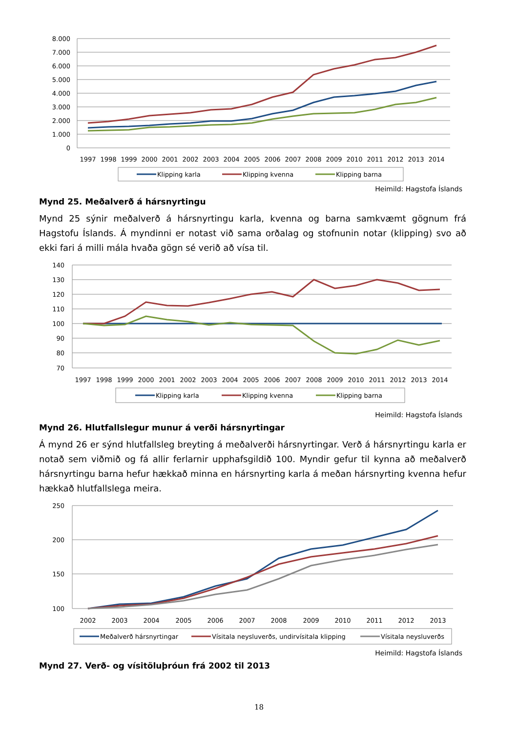8.000
7.000
6.000
5.000
4.000
3.000
2.000
1.000
0
1997
1998
1999
2000
2001
2002
2003
2004
2005
2006
2007
2008
2009
2010
2011
2012
2013
2014
Klipping karla
Klipping kvenna
Klipping barna
Heimild: Hagstofa Íslands
Mynd 25. Meðalverð á hársnyrtingu
Mynd 25 sýnir meðalverð á hársnyrtingu karla, kvenna og barna samkvæmt gögnum frá Hagstofu Íslands. Á myndinni er notast við sama orðalag og stofnunin notar (klipping) svo að ekki fari á milli mála hvaða gögn sé verið að vísa til.
140
130
120
110
100
90
80
70
1997
1998
1999
2000
2001
2002
2003
2004
2005
2006
2007
2008
2009
2010
2011
2012
2013
2014
Klipping karla
Klipping kvenna
Klipping barna
Heimild: Hagstofa Íslands
Mynd 26. Hlutfallslegur munur á verði hársnyrtingar
Á mynd 26 er sýnd hlutfallsleg breyting á meðalverði hársnyrtingar. Verð á hársnyrtingu karla er notað sem viðmið og fá allir ferlarnir upphafsgildið 100. Myndir gefur til kynna að meðalverð hársnyrtingu barna hefur hækkað minna en hársnyrting karla á meðan hársnyrting kvenna hefur hækkað hlutfallslega meira.
250
200
150
100
2002
2003
2004
2005
2006
2007
2008
2009
2010
2011
2012
2013
Meðalverð hársnyrtingar
Vísitala neysluverðs, undirvísitala klipping
Vísitala neysluverðs
Heimild: Hagstofa Íslands
Mynd 27. Verð- og vísitöluþróun frá 2002 til 2013
18